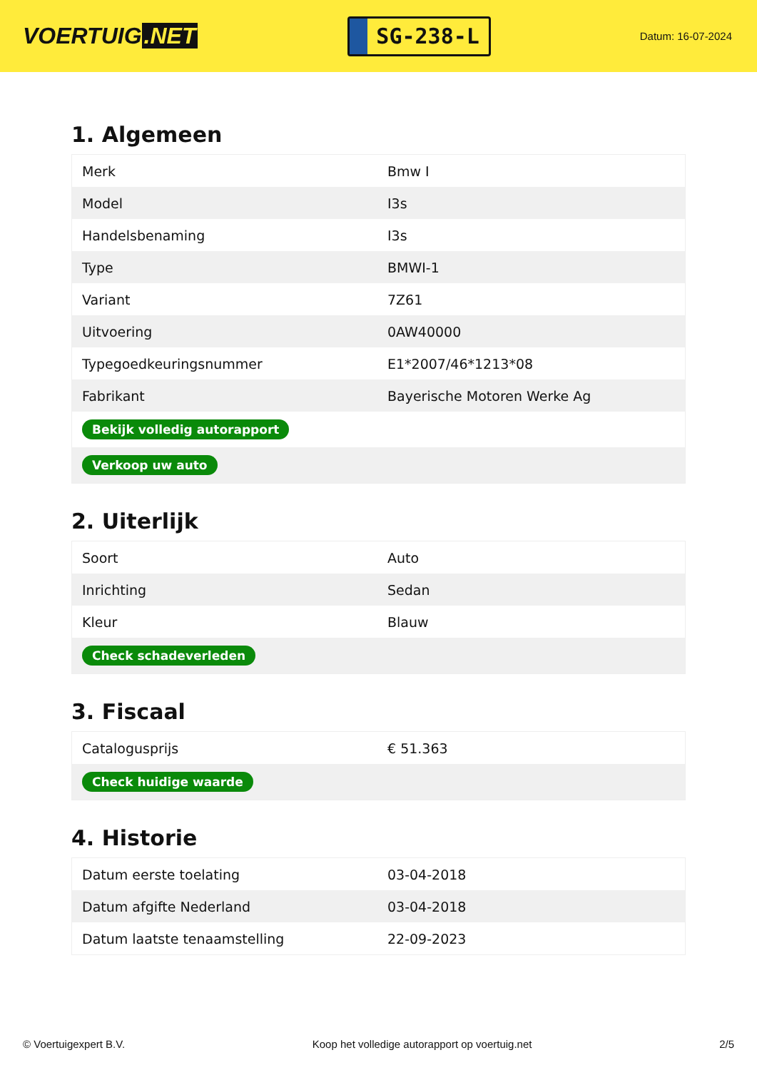VOERTUIG.NET
SG-238-L
Datum: 16-07-2024
1. Algemeen
| Merk | Bmw I |
| Model | I3s |
| Handelsbenaming | I3s |
| Type | BMWI-1 |
| Variant | 7Z61 |
| Uitvoering | 0AW40000 |
| Typegoedkeuringsnummer | E1*2007/46*1213*08 |
| Fabrikant | Bayerische Motoren Werke Ag |
| Bekijk volledig autorapport | |
| Verkoop uw auto | |
2. Uiterlijk
| Soort | Auto |
| Inrichting | Sedan |
| Kleur | Blauw |
| Check schadeverleden | |
3. Fiscaal
| Catalogusprijs | € 51.363 |
| Check huidige waarde | |
4. Historie
| Datum eerste toelating | 03-04-2018 |
| Datum afgifte Nederland | 03-04-2018 |
| Datum laatste tenaamstelling | 22-09-2023 |
© Voertuigexpert B.V. Koop het volledige autorapport op voertuig.net 2/5